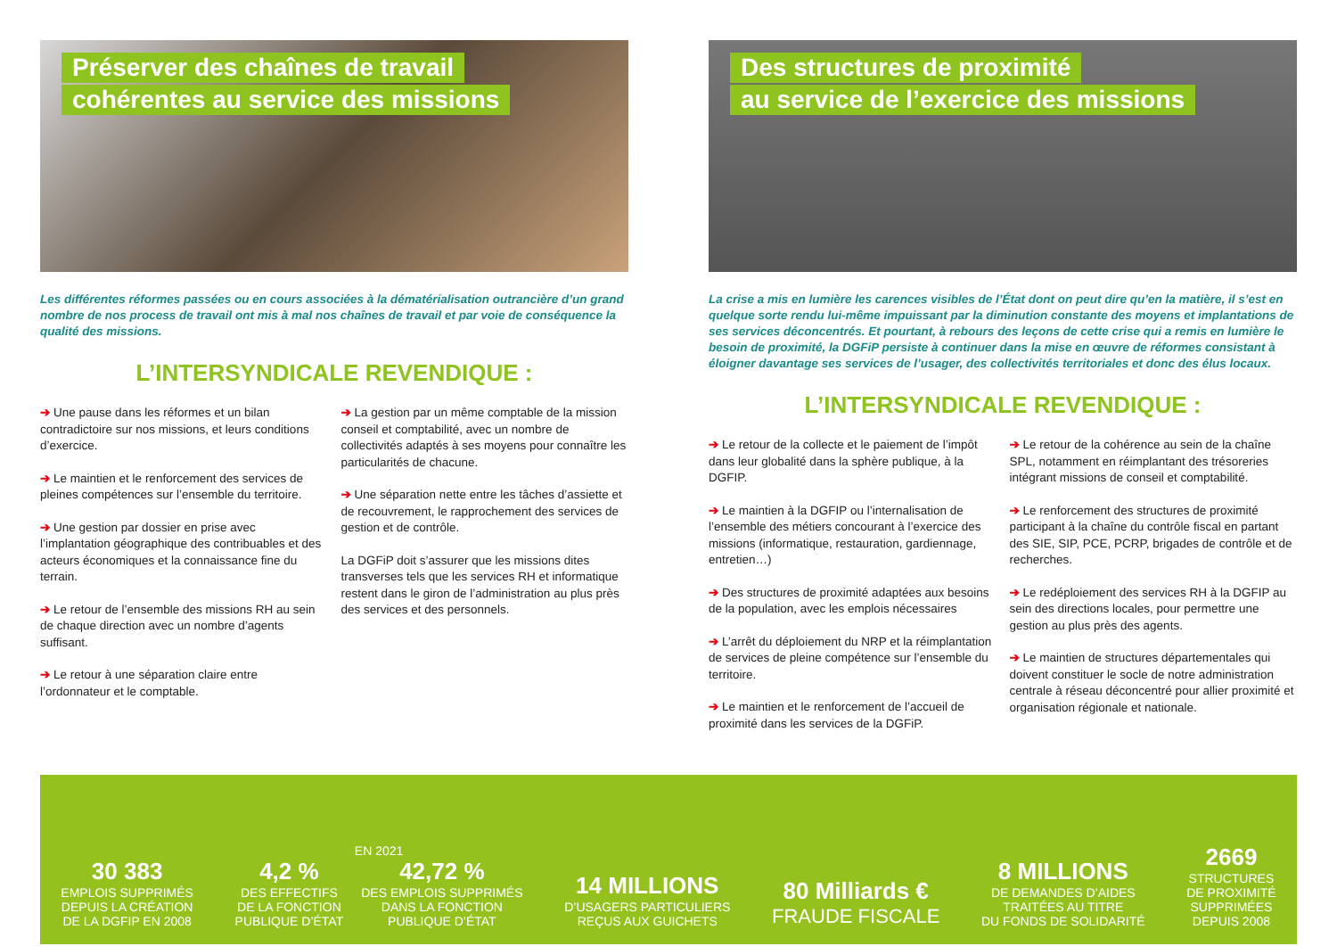Préserver des chaînes de travail
cohérentes au service des missions
Les différentes réformes passées ou en cours associées à la dématérialisation outrancière d’un grand nombre de nos process de travail ont mis à mal nos chaînes de travail et par voie de conséquence la qualité des missions.
L’INTERSYNDICALE REVENDIQUE :
➔ Une pause dans les réformes et un bilan contradictoire sur nos missions, et leurs conditions d’exercice.
➔ Le maintien et le renforcement des services de pleines compétences sur l’ensemble du territoire.
➔ Une gestion par dossier en prise avec l’implantation géographique des contribuables et des acteurs économiques et la connaissance fine du terrain.
➔ Le retour de l’ensemble des missions RH au sein de chaque direction avec un nombre d’agents suffisant.
➔ Le retour à une séparation claire entre l’ordonnateur et le comptable.
➔ La gestion par un même comptable de la mission conseil et comptabilité, avec un nombre de collectivités adaptés à ses moyens pour connaître les particularités de chacune.
➔ Une séparation nette entre les tâches d’assiette et de recouvrement, le rapprochement des services de gestion et de contrôle.
La DGFiP doit s’assurer que les missions dites transverses tels que les services RH et informatique restent dans le giron de l’administration au plus près des services et des personnels.
Des structures de proximité
au service de l’exercice des missions
La crise a mis en lumière les carences visibles de l’État dont on peut dire qu’en la matière, il s’est en quelque sorte rendu lui-même impuissant par la diminution constante des moyens et implantations de ses services déconcentrés. Et pourtant, à rebours des leçons de cette crise qui a remis en lumière le besoin de proximité, la DGFiP persiste à continuer dans la mise en œuvre de réformes consistant à éloigner davantage ses services de l’usager, des collectivités territoriales et donc des élus locaux.
L’INTERSYNDICALE REVENDIQUE :
➔ Le retour de la collecte et le paiement de l’impôt dans leur globalité dans la sphère publique, à la DGFIP.
➔ Le maintien à la DGFIP ou l’internalisation de l’ensemble des métiers concourant à l’exercice des missions (informatique, restauration, gardiennage, entretien…)
➔ Des structures de proximité adaptées aux besoins de la population, avec les emplois nécessaires
➔ L’arrêt du déploiement du NRP et la réimplantation de services de pleine compétence sur l’ensemble du territoire.
➔ Le maintien et le renforcement de l’accueil de proximité dans les services de la DGFiP.
➔ Le retour de la cohérence au sein de la chaîne SPL, notamment en réimplantant des trésoreries intégrant missions de conseil et comptabilité.
➔ Le renforcement des structures de proximité participant à la chaîne du contrôle fiscal en partant des SIE, SIP, PCE, PCRP, brigades de contrôle et de recherches.
➔ Le redéploiement des services RH à la DGFIP au sein des directions locales, pour permettre une gestion au plus près des agents.
➔ Le maintien de structures départementales qui doivent constituer le socle de notre administration centrale à réseau déconcentré pour allier proximité et organisation régionale et nationale.
30 383
EMPLOIS SUPPRIMÉS
DEPUIS LA CRÉATION
DE LA DGFIP EN 2008
EN 2021
4,2 %
DES EFFECTIFS
DE LA FONCTION
PUBLIQUE D’ÉTAT
42,72 %
DES EMPLOIS SUPPRIMÉS
DANS LA FONCTION
PUBLIQUE D’ÉTAT
14 MILLIONS
D’USAGERS PARTICULIERS
REÇUS AUX GUICHETS
80 Milliards €
FRAUDE FISCALE
8 MILLIONS
DE DEMANDES D’AIDES
TRAITÉES AU TITRE
DU FONDS DE SOLIDARITÉ
2669
STRUCTURES
DE PROXIMITÉ
SUPPRIMÉES
DEPUIS 2008